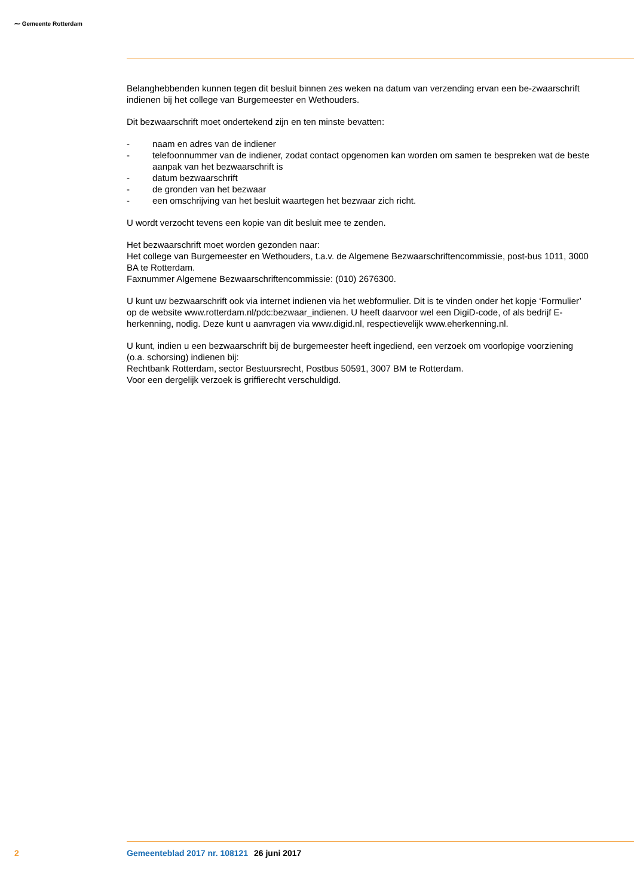⁓ Gemeente Rotterdam
Belanghebbenden kunnen tegen dit besluit binnen zes weken na datum van verzending ervan een be-zwaarschrift indienen bij het college van Burgemeester en Wethouders.
Dit bezwaarschrift moet ondertekend zijn en ten minste bevatten:
- naam en adres van de indiener
- telefoonnummer van de indiener, zodat contact opgenomen kan worden om samen te bespreken wat de beste aanpak van het bezwaarschrift is
- datum bezwaarschrift
- de gronden van het bezwaar
- een omschrijving van het besluit waartegen het bezwaar zich richt.
U wordt verzocht tevens een kopie van dit besluit mee te zenden.
Het bezwaarschrift moet worden gezonden naar:
Het college van Burgemeester en Wethouders, t.a.v. de Algemene Bezwaarschriftencommissie, post-bus 1011, 3000 BA te Rotterdam.
Faxnummer Algemene Bezwaarschriftencommissie: (010) 2676300.
U kunt uw bezwaarschrift ook via internet indienen via het webformulier. Dit is te vinden onder het kopje ‘Formulier’ op de website www.rotterdam.nl/pdc:bezwaar_indienen. U heeft daarvoor wel een DigiD-code, of als bedrijf E-herkenning, nodig. Deze kunt u aanvragen via www.digid.nl, respectievelijk www.eherkenning.nl.
U kunt, indien u een bezwaarschrift bij de burgemeester heeft ingediend, een verzoek om voorlopige voorziening (o.a. schorsing) indienen bij:
Rechtbank Rotterdam, sector Bestuursrecht, Postbus 50591, 3007 BM te Rotterdam.
Voor een dergelijk verzoek is griffierecht verschuldigd.
2 Gemeenteblad 2017 nr. 108121 26 juni 2017